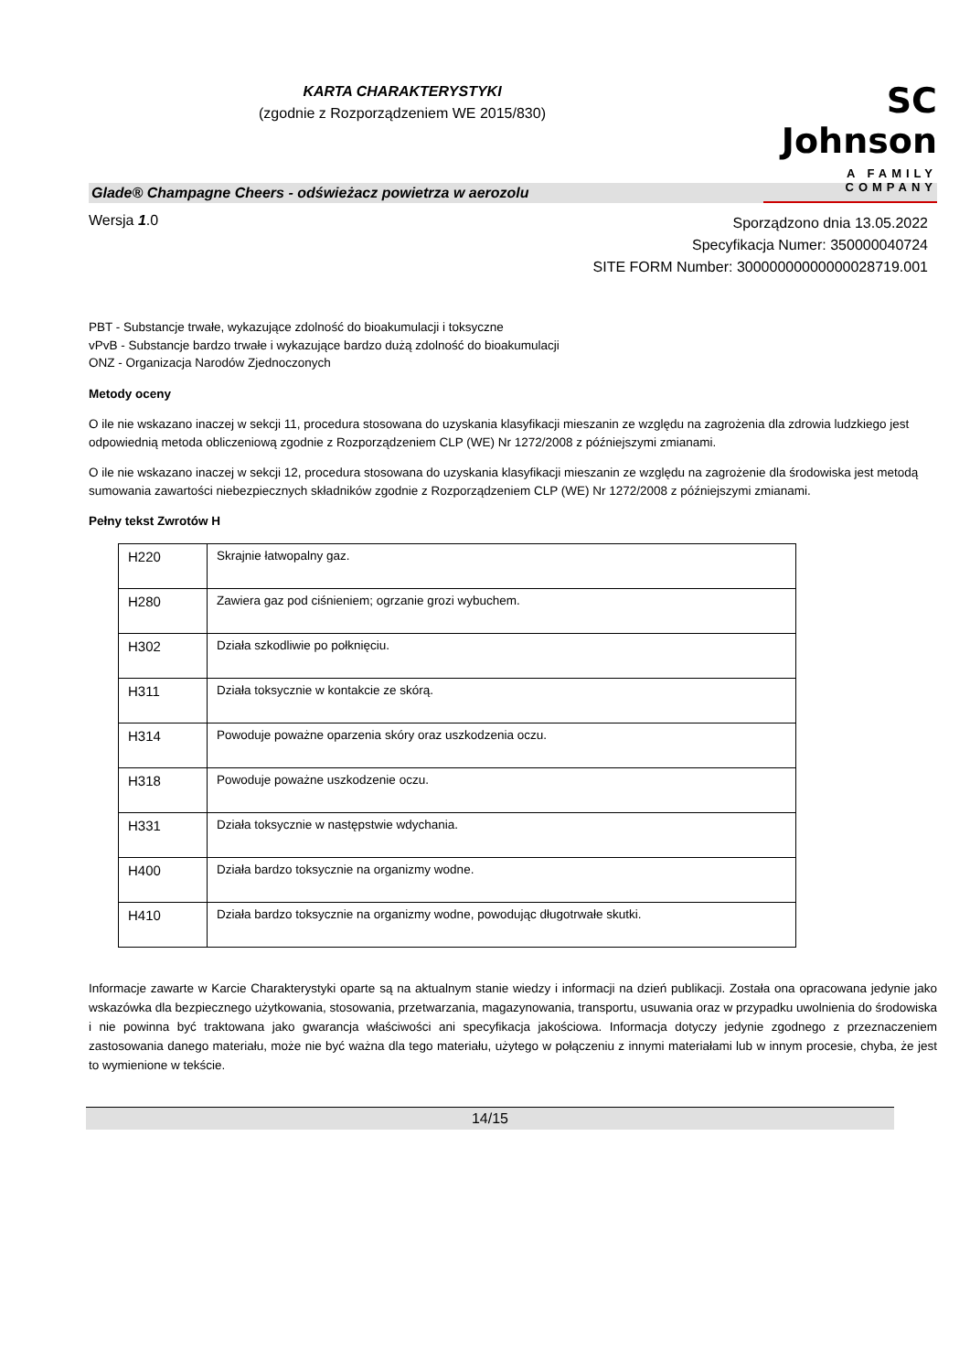KARTA CHARAKTERYSTYKI
(zgodnie z Rozporządzeniem WE 2015/830)
SC Johnson
A FAMILY COMPANY
Glade® Champagne Cheers - odświeżacz powietrza w aerozolu
Wersja 1.0
Sporządzono dnia 13.05.2022
Specyfikacja Numer: 350000040724
SITE FORM Number: 30000000000000028719.001
PBT - Substancje trwałe, wykazujące zdolność do bioakumulacji i toksyczne
vPvB - Substancje bardzo trwałe i wykazujące bardzo dużą zdolność do bioakumulacji
ONZ - Organizacja Narodów Zjednoczonych
Metody oceny
O ile nie wskazano inaczej w sekcji 11, procedura stosowana do uzyskania klasyfikacji mieszanin ze względu na zagrożenia dla zdrowia ludzkiego jest odpowiednią metoda obliczeniową zgodnie z Rozporządzeniem CLP (WE) Nr 1272/2008 z późniejszymi zmianami.
O ile nie wskazano inaczej w sekcji 12, procedura stosowana do uzyskania klasyfikacji mieszanin ze względu na zagrożenie dla środowiska jest metodą sumowania zawartości niebezpiecznych składników zgodnie z Rozporządzeniem CLP (WE) Nr 1272/2008 z późniejszymi zmianami.
Pełny tekst Zwrotów H
| H220 | Skrajnie łatwopalny gaz. |
| H280 | Zawiera gaz pod ciśnieniem; ogrzanie grozi wybuchem. |
| H302 | Działa szkodliwie po połknięciu. |
| H311 | Działa toksycznie w kontakcie ze skórą. |
| H314 | Powoduje poważne oparzenia skóry oraz uszkodzenia oczu. |
| H318 | Powoduje poważne uszkodzenie oczu. |
| H331 | Działa toksycznie w następstwie wdychania. |
| H400 | Działa bardzo toksycznie na organizmy wodne. |
| H410 | Działa bardzo toksycznie na organizmy wodne, powodując długotrwałe skutki. |
Informacje zawarte w Karcie Charakterystyki oparte są na aktualnym stanie wiedzy i informacji na dzień publikacji. Została ona opracowana jedynie jako wskazówka dla bezpiecznego użytkowania, stosowania, przetwarzania, magazynowania, transportu, usuwania oraz w przypadku uwolnienia do środowiska i nie powinna być traktowana jako gwarancja właściwości ani specyfikacja jakościowa. Informacja dotyczy jedynie zgodnego z przeznaczeniem zastosowania danego materiału, może nie być ważna dla tego materiału, użytego w połączeniu z innymi materiałami lub w innym procesie, chyba, że jest to wymienione w tekście.
14/15